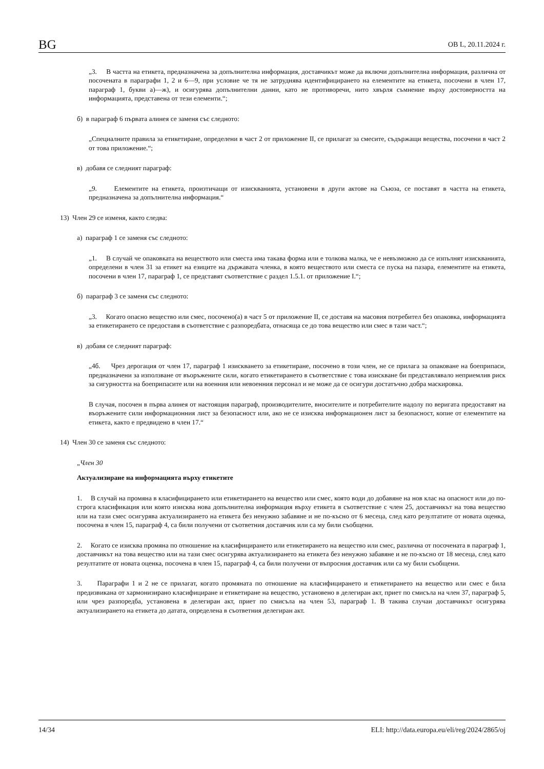BG ОВ L, 20.11.2024 г.
„3. В частта на етикета, предназначена за допълнителна информация, доставчикът може да включи допълнителна информация, различна от посочената в параграфи 1, 2 и 6—9, при условие че тя не затруднява идентифицирането на елементите на етикета, посочени в член 17, параграф 1, букви а)—ж), и осигурява допълнителни данни, като не противоречи, нито хвърля съмнение върху достоверността на информацията, представена от тези елементи.“;
б) в параграф 6 първата алинея се заменя със следното:
„Специалните правила за етикетиране, определени в част 2 от приложение II, се прилагат за смесите, съдържащи вещества, посочени в част 2 от това приложение.“;
в) добавя се следният параграф:
„9. Елементите на етикета, произтичащи от изискванията, установени в други актове на Съюза, се поставят в частта на етикета, предназначена за допълнителна информация.“
13) Член 29 се изменя, както следва:
а) параграф 1 се заменя със следното:
„1. В случай че опаковката на веществото или сместа има такава форма или е толкова малка, че е невъзможно да се изпълнят изискванията, определени в член 31 за етикет на езиците на държавата членка, в която веществото или сместа се пуска на пазара, елементите на етикета, посочени в член 17, параграф 1, се представят съответствие с раздел 1.5.1. от приложение I.“;
б) параграф 3 се заменя със следното:
„3. Когато опасно вещество или смес, посочено(а) в част 5 от приложение II, се доставя на масовия потребител без опаковка, информацията за етикетирането се предоставя в съответствие с разпоредбата, отнасяща се до това вещество или смес в тази част.“;
в) добавя се следният параграф:
„4б. Чрез дерогация от член 17, параграф 1 изискването за етикетиране, посочено в този член, не се прилага за опаковане на боеприпаси, предназначени за използване от въоръжените сили, когато етикетирането в съответствие с това изискване би представлявало неприемлив риск за сигурността на боеприпасите или на военния или невоенния персонал и не може да се осигури достатъчно добра маскировка.
В случая, посочен в първа алинея от настоящия параграф, производителите, вносителите и потребителите надолу по веригата предоставят на въоръжените сили информационния лист за безопасност или, ако не се изисква информационен лист за безопасност, копие от елементите на етикета, както е предвидено в член 17.“
14) Член 30 се заменя със следното:
„Член 30
Актуализиране на информацията върху етикетите
1. В случай на промяна в класифицирането или етикетирането на вещество или смес, която води до добавяне на нов клас на опасност или до по-строга класификация или която изисква нова допълнителна информация върху етикета в съответствие с член 25, доставчикът на това вещество или на тази смес осигурява актуализирането на етикета без ненужно забавяне и не по-късно от 6 месеца, след като резултатите от новата оценка, посочена в член 15, параграф 4, са били получени от съответния доставчик или са му били съобщени.
2. Когато се изисква промяна по отношение на класифицирането или етикетирането на вещество или смес, различна от посочената в параграф 1, доставчикът на това вещество или на тази смес осигурява актуализирането на етикета без ненужно забавяне и не по-късно от 18 месеца, след като резултатите от новата оценка, посочена в член 15, параграф 4, са били получени от въпросния доставчик или са му били съобщени.
3. Параграфи 1 и 2 не се прилагат, когато промяната по отношение на класифицирането и етикетирането на вещество или смес е била предизвикана от хармонизирано класифициране и етикетиране на вещество, установено в делегиран акт, приет по смисъла на член 37, параграф 5, или чрез разпоредба, установена в делегиран акт, приет по смисъла на член 53, параграф 1. В такива случаи доставчикът осигурява актуализирането на етикета до датата, определена в съответния делегиран акт.
14/34 ELI: http://data.europa.eu/eli/reg/2024/2865/oj